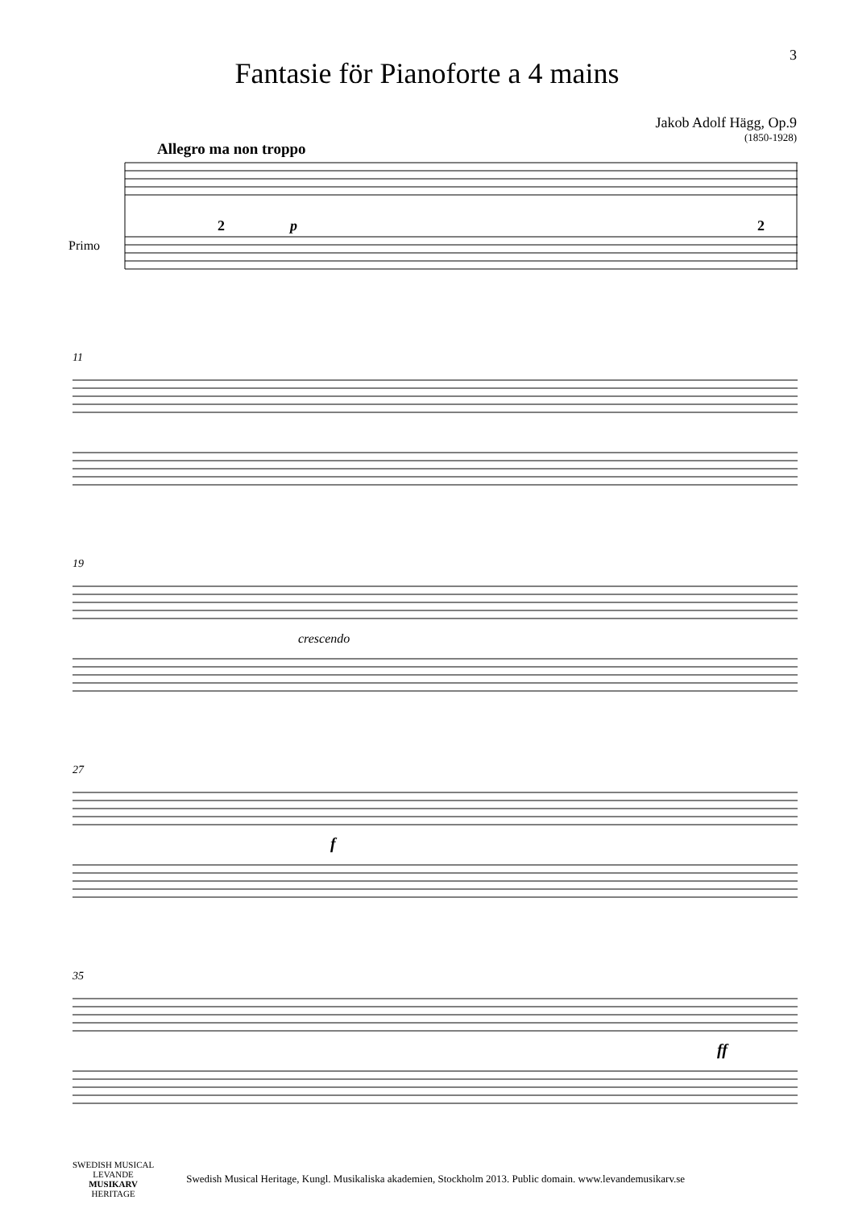3
Fantasie för Pianoforte a 4 mains
Jakob Adolf Hägg, Op.9
(1850-1928)
Allegro ma non troppo
Primo
2
p
2
11
19
crescendo
27
f
35
ff
SWEDISH MUSICAL
LEVANDE
MUSIKARV
HERITAGE
Swedish Musical Heritage, Kungl. Musikaliska akademien, Stockholm 2013. Public domain. www.levandemusikarv.se